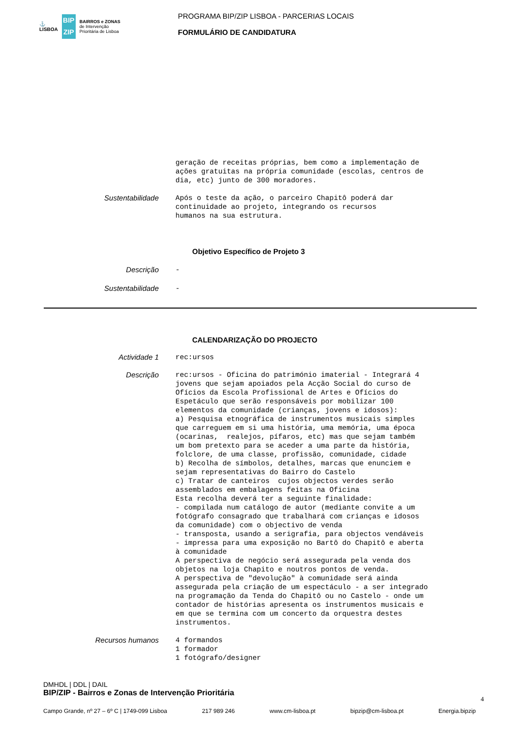⚓
LISBOA
BIP ZIP
BAIRROS e ZONAS
de Intervenção
Prioritária de Lisboa
PROGRAMA BIP/ZIP LISBOA - PARCERIAS LOCAIS
FORMULÁRIO DE CANDIDATURA
geração de receitas próprias, bem como a implementação de ações gratuitas na própria comunidade (escolas, centros de dia, etc) junto de 300 moradores.
Sustentabilidade
Após o teste da ação, o parceiro Chapitô poderá dar continuidade ao projeto, integrando os recursos humanos na sua estrutura.
Objetivo Específico de Projeto 3
Descrição
-
Sustentabilidade
-
CALENDARIZAÇÃO DO PROJECTO
Actividade 1
rec:ursos
Descrição
rec:ursos - Oficina do património imaterial - Integrará 4 jovens que sejam apoiados pela Acção Social do curso de Ofícios da Escola Profissional de Artes e Ofícios do Espetáculo que serão responsáveis por mobilizar 100 elementos da comunidade (crianças, jovens e idosos): a) Pesquisa etnográfica de instrumentos musicais simples que carreguem em si uma história, uma memória, uma época (ocarinas, realejos, pífaros, etc) mas que sejam também um bom pretexto para se aceder a uma parte da história, folclore, de uma classe, profissão, comunidade, cidade b) Recolha de símbolos, detalhes, marcas que enunciem e sejam representativas do Bairro do Castelo c) Tratar de canteiros cujos objectos verdes serão assemblados em embalagens feitas na Oficina Esta recolha deverá ter a seguinte finalidade: - compilada num catálogo de autor (mediante convite a um fotógrafo consagrado que trabalhará com crianças e idosos da comunidade) com o objectivo de venda - transposta, usando a serigrafia, para objectos vendáveis - impressa para uma exposição no Bartô do Chapitô e aberta à comunidade A perspectiva de negócio será assegurada pela venda dos objetos na loja Chapito e noutros pontos de venda. A perspectiva de "devolução" à comunidade será ainda assegurada pela criação de um espectáculo - a ser integrado na programação da Tenda do Chapitô ou no Castelo - onde um contador de histórias apresenta os instrumentos musicais e em que se termina com um concerto da orquestra destes instrumentos.
Recursos humanos
4 formandos 1 formador 1 fotógrafo/designer
DMHDL | DDL | DAIL
BIP/ZIP - Bairros e Zonas de Intervenção Prioritária
4
Campo Grande, nº 27 – 6º C | 1749-099 Lisboa 217 989 246 www.cm-lisboa.pt bipzip@cm-lisboa.pt Energia.bipzip